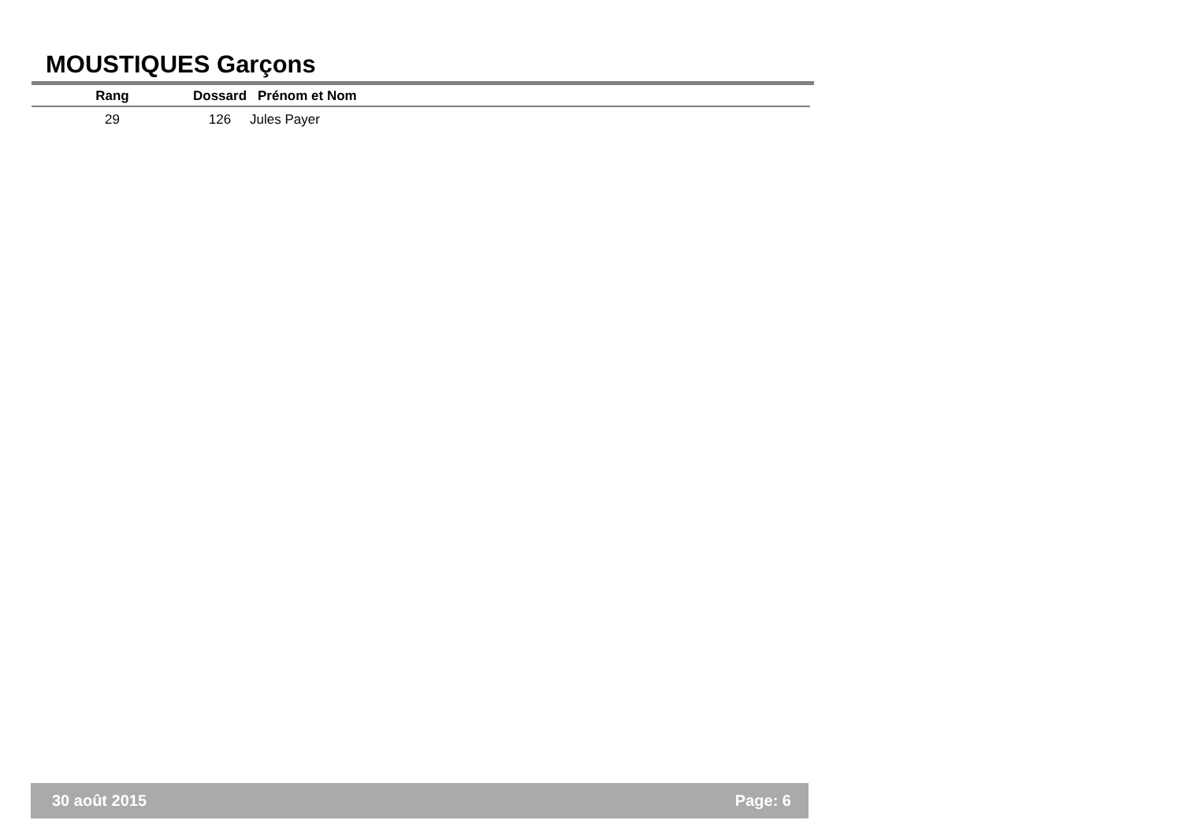MOUSTIQUES Garçons
| Rang | | Dossard | Prénom et Nom |
| --- | --- | --- | --- |
| 29 | | 126 | Jules Payer |
30 août 2015 Page: 6